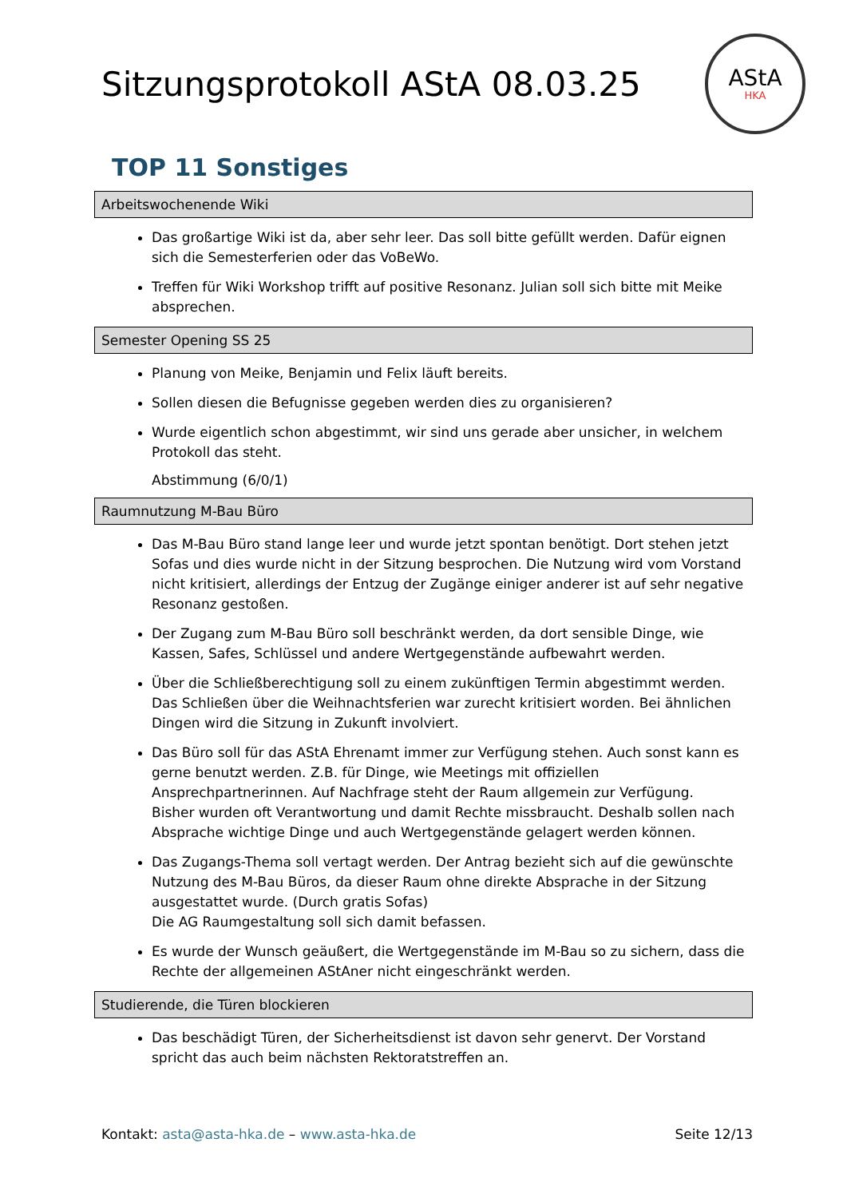Sitzungsprotokoll AStA 08.03.25
AStA
HKA
TOP 11 Sonstiges
Arbeitswochenende Wiki
Das großartige Wiki ist da, aber sehr leer. Das soll bitte gefüllt werden. Dafür eignen sich die Semesterferien oder das VoBeWo.
Treffen für Wiki Workshop trifft auf positive Resonanz. Julian soll sich bitte mit Meike absprechen.
Semester Opening SS 25
Planung von Meike, Benjamin und Felix läuft bereits.
Sollen diesen die Befugnisse gegeben werden dies zu organisieren?
Wurde eigentlich schon abgestimmt, wir sind uns gerade aber unsicher, in welchem Protokoll das steht.
Abstimmung (6/0/1)
Raumnutzung M-Bau Büro
Das M-Bau Büro stand lange leer und wurde jetzt spontan benötigt. Dort stehen jetzt Sofas und dies wurde nicht in der Sitzung besprochen. Die Nutzung wird vom Vorstand nicht kritisiert, allerdings der Entzug der Zugänge einiger anderer ist auf sehr negative Resonanz gestoßen.
Der Zugang zum M-Bau Büro soll beschränkt werden, da dort sensible Dinge, wie Kassen, Safes, Schlüssel und andere Wertgegenstände aufbewahrt werden.
Über die Schließberechtigung soll zu einem zukünftigen Termin abgestimmt werden.
Das Schließen über die Weihnachtsferien war zurecht kritisiert worden. Bei ähnlichen Dingen wird die Sitzung in Zukunft involviert.
Das Büro soll für das AStA Ehrenamt immer zur Verfügung stehen. Auch sonst kann es gerne benutzt werden. Z.B. für Dinge, wie Meetings mit offiziellen Ansprechpartnerinnen. Auf Nachfrage steht der Raum allgemein zur Verfügung.
Bisher wurden oft Verantwortung und damit Rechte missbraucht. Deshalb sollen nach Absprache wichtige Dinge und auch Wertgegenstände gelagert werden können.
Das Zugangs-Thema soll vertagt werden. Der Antrag bezieht sich auf die gewünschte Nutzung des M-Bau Büros, da dieser Raum ohne direkte Absprache in der Sitzung ausgestattet wurde. (Durch gratis Sofas)
Die AG Raumgestaltung soll sich damit befassen.
Es wurde der Wunsch geäußert, die Wertgegenstände im M-Bau so zu sichern, dass die Rechte der allgemeinen AStAner nicht eingeschränkt werden.
Studierende, die Türen blockieren
Das beschädigt Türen, der Sicherheitsdienst ist davon sehr genervt. Der Vorstand spricht das auch beim nächsten Rektoratstreffen an.
Kontakt: asta@asta-hka.de – www.asta-hka.de Seite 12/13